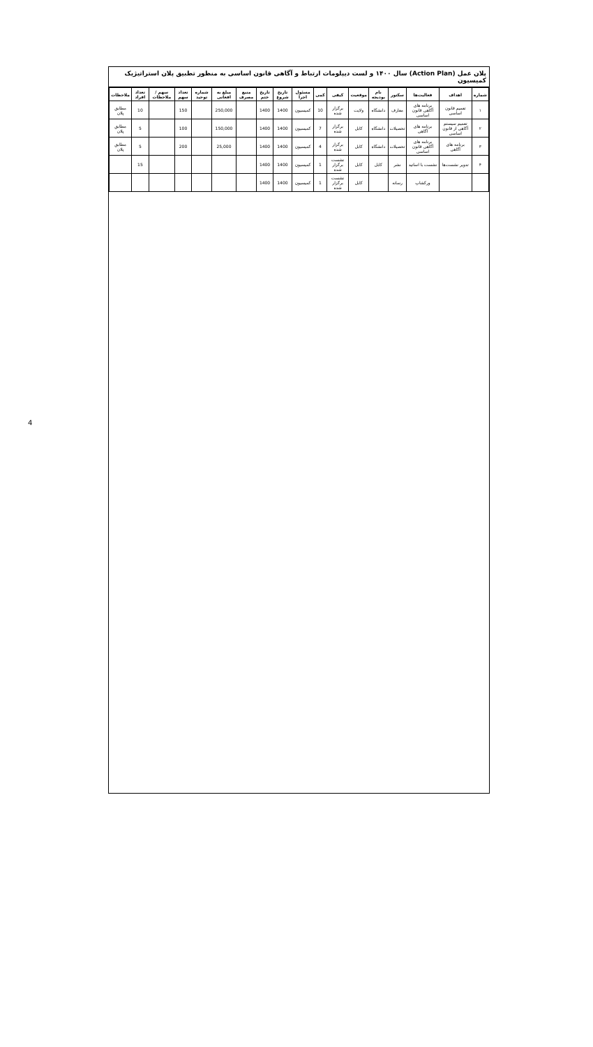پلان عمل (Action Plan) سال ۱۴۰۰ و لست دیپلومات ارتباط و آگاهی قانون اساسی به منظور تطبیق پلان استراتیژیک کمیسیون
| شماره | اهداف | فعالیت‌ها | سکتور | نام بودیجه | موقعیت | کیفی | کمی | مسئول اجرا | تاریخ شروع | تاریخ ختم | منبع مصرف | مبلغ به افغانی | شماره توحید | تعداد سهم | سهم / ملاحظات | تعداد افراد | ملاحظات |
| --- | --- | --- | --- | --- | --- | --- | --- | --- | --- | --- | --- | --- | --- | --- | --- | --- | --- |
| ۱ | تعمیم قانون اساسی | برنامه های آگاهی قانون اساسی | معارف | دانشگاه | ولایت | برگزار شده | 10 | کمیسیون | 1400 | 1400 | | 250,000 | | 150 | | 10 | مطابق پلان |
| ۲ | تعمیم سیستم آگاهی از قانون اساسی | برنامه های آگاهی | تحصیلات | دانشگاه | کابل | برگزار شده | 7 | کمیسیون | 1400 | 1400 | | 150,000 | | 100 | | 5 | مطابق پلان |
| ۳ | برنامه های آگاهی | برنامه های آگاهی قانون اساسی | تحصیلات | دانشگاه | کابل | برگزار شده | 4 | کمیسیون | 1400 | 1400 | | 25,000 | | 200 | | 5 | مطابق پلان |
| ۴ | تدویر نشست‌ها | نشست با اساتید | نشر | کابل | کابل | نشست برگزار شده | 1 | کمیسیون | 1400 | 1400 | | | | | | 15 | |
| | | ورکشاپ | رسانه | | کابل | نشست برگزار شده | 1 | کمیسیون | 1400 | 1400 | | | | | | | |
4